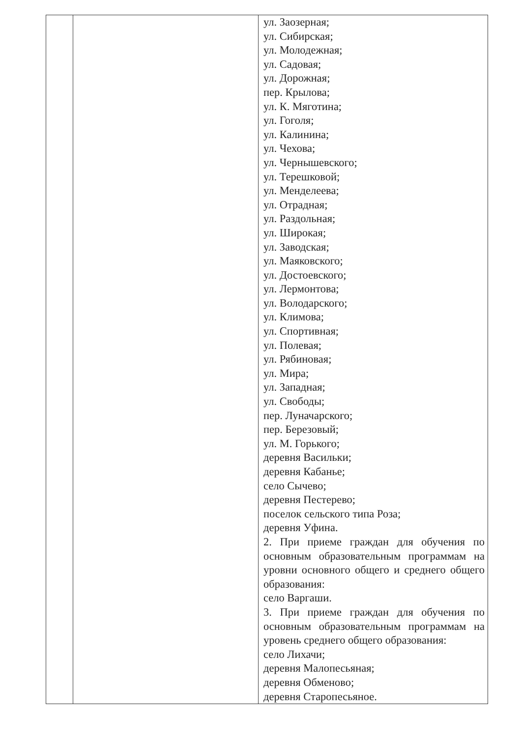| | | ул. Заозерная; ул. Сибирская; ул. Молодежная; ул. Садовая; ул. Дорожная; пер. Крылова; ул. К. Мяготина; ул. Гоголя; ул. Калинина; ул. Чехова; ул. Чернышевского; ул. Терешковой; ул. Менделеева; ул. Отрадная; ул. Раздольная; ул. Широкая; ул. Заводская; ул. Маяковского; ул. Достоевского; ул. Лермонтова; ул. Володарского; ул. Климова; ул. Спортивная; ул. Полевая; ул. Рябиновая; ул. Мира; ул. Западная; ул. Свободы; пер. Луначарского; пер. Березовый; ул. М. Горького; деревня Васильки; деревня Кабанье; село Сычево; деревня Пестерево; поселок сельского типа Роза; деревня Уфина. 2. При приеме граждан для обучения по основным образовательным программам на уровни основного общего и среднего общего образования: село Варгаши. 3. При приеме граждан для обучения по основным образовательным программам на уровень среднего общего образования: село Лихачи; деревня Малопесьяная; деревня Обменово; деревня Старопесьяное. |